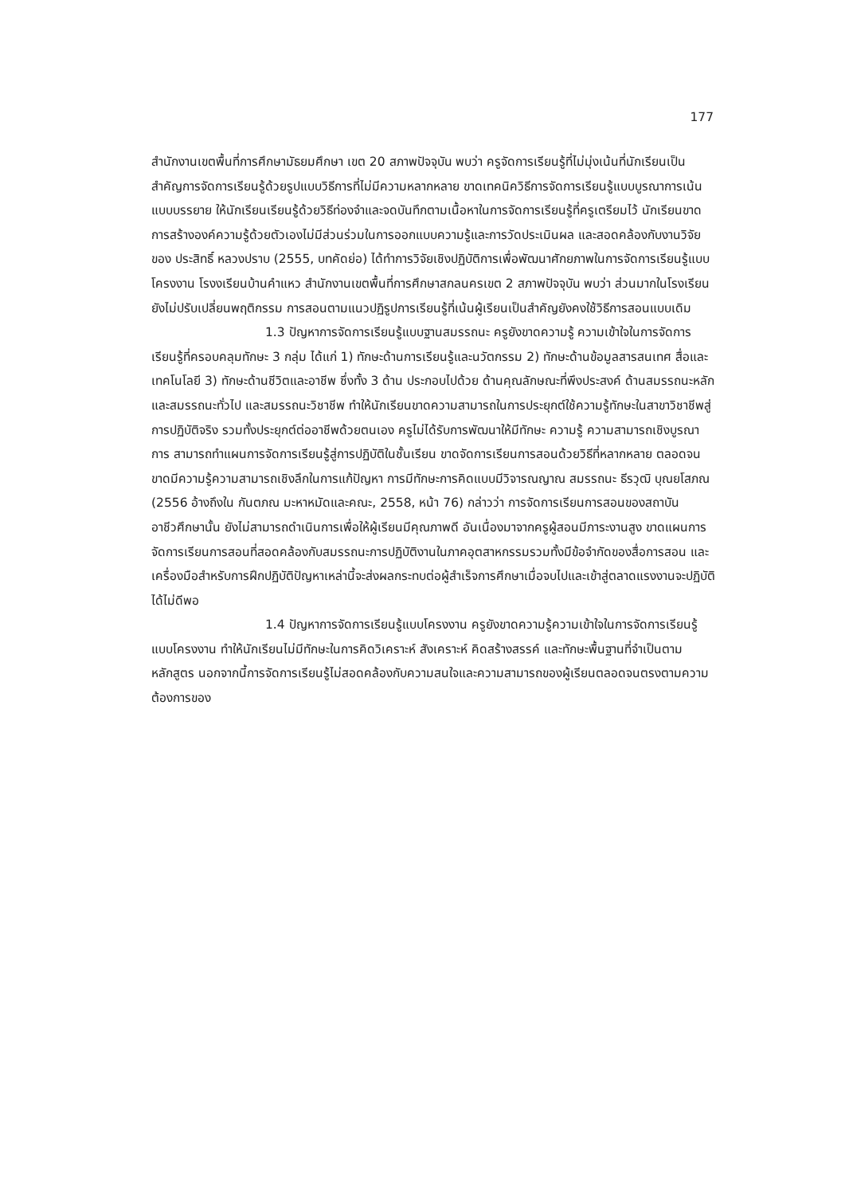177
สำนักงานเขตพื้นที่การศึกษามัธยมศึกษา เขต 20 สภาพปัจจุบัน พบว่า ครูจัดการเรียนรู้ที่ไม่มุ่งเน้นที่นักเรียนเป็นสำคัญการจัดการเรียนรู้ด้วยรูปแบบวิธีการที่ไม่มีความหลากหลาย ขาดเทคนิควิธีการจัดการเรียนรู้แบบบูรณาการเน้นแบบบรรยาย ให้นักเรียนเรียนรู้ด้วยวิธีท่องจำและจดบันทึกตามเนื้อหาในการจัดการเรียนรู้ที่ครูเตรียมไว้ นักเรียนขาดการสร้างองค์ความรู้ด้วยตัวเองไม่มีส่วนร่วมในการออกแบบความรู้และการวัดประเมินผล และสอดคล้องกับงานวิจัยของ ประสิทธิ์ หลวงปราบ (2555, บทคัดย่อ) ได้ทำการวิจัยเชิงปฏิบัติการเพื่อพัฒนาศักยภาพในการจัดการเรียนรู้แบบโครงงาน โรงงเรียนบ้านคำแหว สำนักงานเขตพื้นที่การศึกษาสกลนครเขต 2 สภาพปัจจุบัน พบว่า ส่วนมากในโรงเรียนยังไม่ปรับเปลี่ยนพฤติกรรม การสอนตามแนวปฏิรูปการเรียนรู้ที่เน้นผู้เรียนเป็นสำคัญยังคงใช้วิธีการสอนแบบเดิม
1.3 ปัญหาการจัดการเรียนรู้แบบฐานสมรรถนะ ครูยังขาดความรู้ ความเข้าใจในการจัดการเรียนรู้ที่ครอบคลุมทักษะ 3 กลุ่ม ได้แก่ 1) ทักษะด้านการเรียนรู้และนวัตกรรม 2) ทักษะด้านข้อมูลสารสนเทศ สื่อและเทคโนโลยี 3) ทักษะด้านชีวิตและอาชีพ ซึ่งทั้ง 3 ด้าน ประกอบไปด้วย ด้านคุณลักษณะที่พึงประสงค์ ด้านสมรรถนะหลักและสมรรถนะทั่วไป และสมรรถนะวิชาชีพ ทำให้นักเรียนขาดความสามารถในการประยุกต์ใช้ความรู้ทักษะในสาขาวิชาชีพสู่การปฏิบัติจริง รวมทั้งประยุกต์ต่ออาชีพด้วยตนเอง ครูไม่ได้รับการพัฒนาให้มีทักษะ ความรู้ ความสามารถเชิงบูรณาการ สามารถทำแผนการจัดการเรียนรู้สู่การปฏิบัติในชั้นเรียน ขาดจัดการเรียนการสอนด้วยวิธีที่หลากหลาย ตลอดจนขาดมีความรู้ความสามารถเชิงลึกในการแก้ปัญหา การมีทักษะการคิดแบบมีวิจารณญาณ สมรรถนะ ธีรวุฒิ บุณยโสภณ (2556 อ้างถึงใน กันตภณ มะหาหมัดและคณะ, 2558, หน้า 76) กล่าวว่า การจัดการเรียนการสอนของสถาบันอาชีวศึกษานั้น ยังไม่สามารถดำเนินการเพื่อให้ผู้เรียนมีคุณภาพดี อันเนื่องมาจากครูผู้สอนมีภาระงานสูง ขาดแผนการจัดการเรียนการสอนที่สอดคล้องกับสมรรถนะการปฏิบัติงานในภาคอุตสาหกรรมรวมทั้งมีข้อจำกัดของสื่อการสอน และเครื่องมือสำหรับการฝึกปฏิบัติปัญหาเหล่านี้จะส่งผลกระทบต่อผู้สำเร็จการศึกษาเมื่อจบไปและเข้าสู่ตลาดแรงงานจะปฏิบัติได้ไม่ดีพอ
1.4 ปัญหาการจัดการเรียนรู้แบบโครงงาน ครูยังขาดความรู้ความเข้าใจในการจัดการเรียนรู้แบบโครงงาน ทำให้นักเรียนไม่มีทักษะในการคิดวิเคราะห์ สังเคราะห์ คิดสร้างสรรค์ และทักษะพื้นฐานที่จำเป็นตามหลักสูตร นอกจากนี้การจัดการเรียนรู้ไม่สอดคล้องกับความสนใจและความสามารถของผู้เรียนตลอดจนตรงตามความต้องการของ